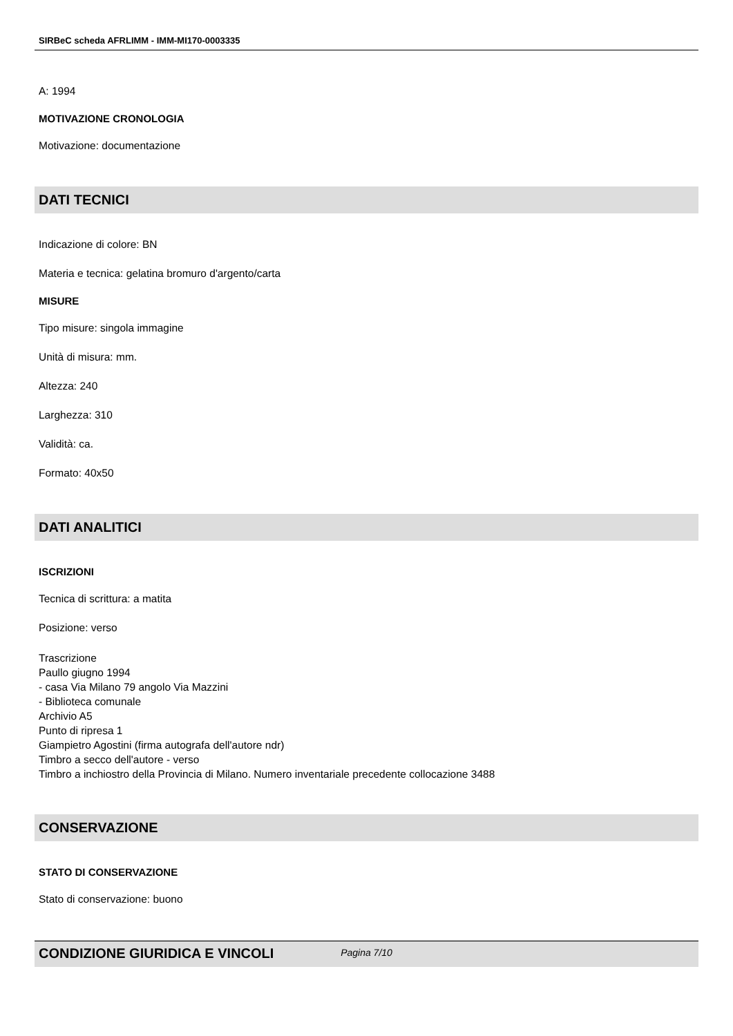SIRBeC scheda AFRLIMM - IMM-MI170-0003335
A: 1994
MOTIVAZIONE CRONOLOGIA
Motivazione: documentazione
DATI TECNICI
Indicazione di colore: BN
Materia e tecnica: gelatina bromuro d'argento/carta
MISURE
Tipo misure: singola immagine
Unità di misura: mm.
Altezza: 240
Larghezza: 310
Validità: ca.
Formato: 40x50
DATI ANALITICI
ISCRIZIONI
Tecnica di scrittura: a matita
Posizione: verso
Trascrizione
Paullo giugno 1994
- casa Via Milano 79 angolo Via Mazzini
- Biblioteca comunale
Archivio A5
Punto di ripresa 1
Giampietro Agostini (firma autografa dell'autore ndr)
Timbro a secco dell'autore - verso
Timbro a inchiostro della Provincia di Milano. Numero inventariale precedente collocazione 3488
CONSERVAZIONE
STATO DI CONSERVAZIONE
Stato di conservazione: buono
CONDIZIONE GIURIDICA E VINCOLI
Pagina 7/10